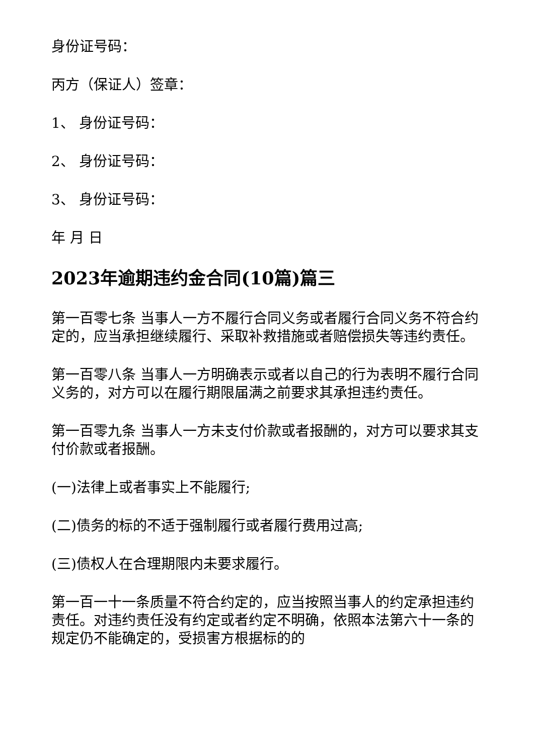身份证号码：
丙方（保证人）签章：
1、 身份证号码：
2、 身份证号码：
3、 身份证号码：
年 月 日
2023年逾期违约金合同(10篇)篇三
第一百零七条 当事人一方不履行合同义务或者履行合同义务不符合约定的，应当承担继续履行、采取补救措施或者赔偿损失等违约责任。
第一百零八条 当事人一方明确表示或者以自己的行为表明不履行合同义务的，对方可以在履行期限届满之前要求其承担违约责任。
第一百零九条 当事人一方未支付价款或者报酬的，对方可以要求其支付价款或者报酬。
(一)法律上或者事实上不能履行;
(二)债务的标的不适于强制履行或者履行费用过高;
(三)债权人在合理期限内未要求履行。
第一百一十一条质量不符合约定的，应当按照当事人的约定承担违约责任。对违约责任没有约定或者约定不明确，依照本法第六十一条的规定仍不能确定的，受损害方根据标的的